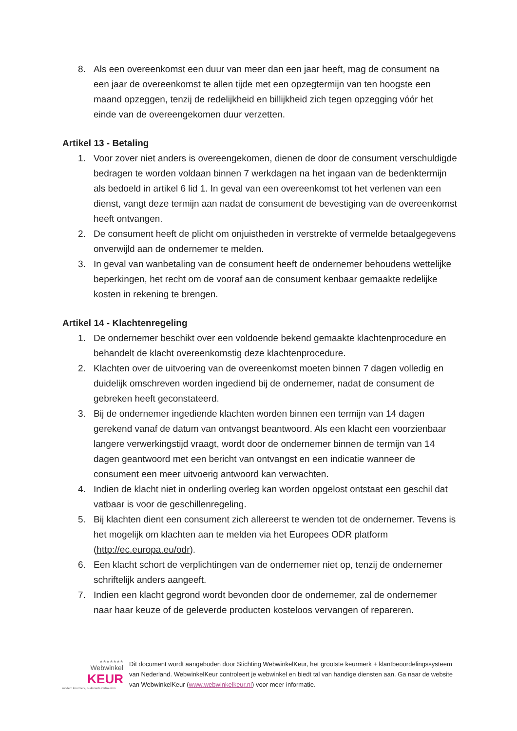8. Als een overeenkomst een duur van meer dan een jaar heeft, mag de consument na een jaar de overeenkomst te allen tijde met een opzegtermijn van ten hoogste een maand opzeggen, tenzij de redelijkheid en billijkheid zich tegen opzegging vóór het einde van de overeengekomen duur verzetten.
Artikel 13 - Betaling
1. Voor zover niet anders is overeengekomen, dienen de door de consument verschuldigde bedragen te worden voldaan binnen 7 werkdagen na het ingaan van de bedenktermijn als bedoeld in artikel 6 lid 1. In geval van een overeenkomst tot het verlenen van een dienst, vangt deze termijn aan nadat de consument de bevestiging van de overeenkomst heeft ontvangen.
2. De consument heeft de plicht om onjuistheden in verstrekte of vermelde betaalgegevens onverwijld aan de ondernemer te melden.
3. In geval van wanbetaling van de consument heeft de ondernemer behoudens wettelijke beperkingen, het recht om de vooraf aan de consument kenbaar gemaakte redelijke kosten in rekening te brengen.
Artikel 14 - Klachtenregeling
1. De ondernemer beschikt over een voldoende bekend gemaakte klachtenprocedure en behandelt de klacht overeenkomstig deze klachtenprocedure.
2. Klachten over de uitvoering van de overeenkomst moeten binnen 7 dagen volledig en duidelijk omschreven worden ingediend bij de ondernemer, nadat de consument de gebreken heeft geconstateerd.
3. Bij de ondernemer ingediende klachten worden binnen een termijn van 14 dagen gerekend vanaf de datum van ontvangst beantwoord. Als een klacht een voorzienbaar langere verwerkingstijd vraagt, wordt door de ondernemer binnen de termijn van 14 dagen geantwoord met een bericht van ontvangst en een indicatie wanneer de consument een meer uitvoerig antwoord kan verwachten.
4. Indien de klacht niet in onderling overleg kan worden opgelost ontstaat een geschil dat vatbaar is voor de geschillenregeling.
5. Bij klachten dient een consument zich allereerst te wenden tot de ondernemer. Tevens is het mogelijk om klachten aan te melden via het Europees ODR platform (http://ec.europa.eu/odr).
6. Een klacht schort de verplichtingen van de ondernemer niet op, tenzij de ondernemer schriftelijk anders aangeeft.
7. Indien een klacht gegrond wordt bevonden door de ondernemer, zal de ondernemer naar haar keuze of de geleverde producten kosteloos vervangen of repareren.
★★★★★★★
Webwinkel
KEUR
modern keurmerk, ouderwets vertrouwen
Dit document wordt aangeboden door Stichting WebwinkelKeur, het grootste keurmerk + klantbeoordelingssysteem van Nederland. WebwinkelKeur controleert je webwinkel en biedt tal van handige diensten aan. Ga naar de website van WebwinkelKeur (www.webwinkelkeur.nl) voor meer informatie.